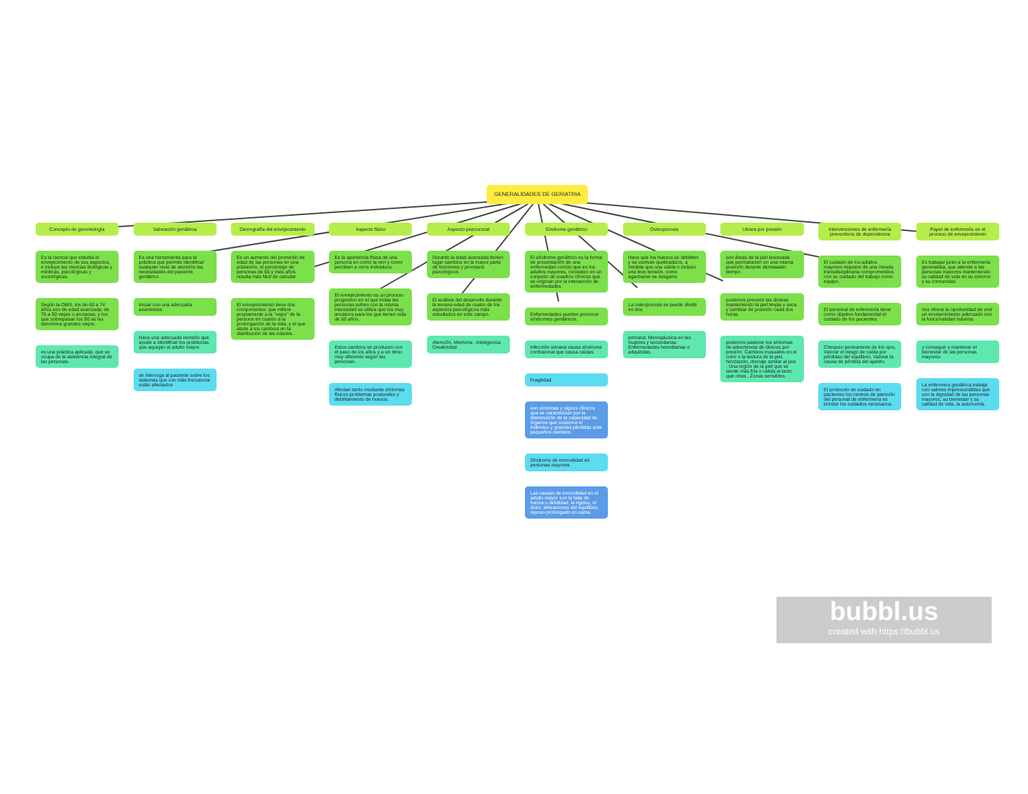GENERALIDADES DE GERIATRIA
Concepto de gerontología
Es la ciencia que estudia el envejecimiento de sus aspectos, e incluye las ciencias biológicas y médicas, psicológicas y sociológicas.
Según la OMS, los de 60 a 74 años son de edad avanzada; de 75 a 90 viejas o ancianas, y los que sobrepasan los 90 se les denomina grandes viejos.
es una práctica aplicada, que se ocupa de la asistencia integral de las personas.
Valoración geriátrica
Es una herramienta para la práctica que permite identificar cualquier nivel de atención las necesidades del paciente geriátrico.
iniciar con una adecuada anamnesis
Hace una adecuada revisión que ayude a identificar los problemas que aquejan al adulto mayor.
se interroga al paciente sobre los sistemas que con más frecuencia están afectados
Demografía del envejecimiento
Es un aumento del promedio de edad de las personas en una población, el porcentaje de personas de 65 y más años resulta más fácil de calcular.
El envejesimiento tiene dos componentes: que refiere propiamente a la "vejez" de la persona en cuanto a la prolongación de la vida, y el que alude a los cambios en la distribución de las edades.
Aspecto físico
Es la apariencia física de una persona en como la ven y como perciben a otros individuos.
El envejecimiento es un proceso progresivo en el que todas las personas sufren con la misma intensidad se utiliza que los muy ancianos para los que tienen más de 80 años.
Estos cambios se producen con el paso de los años y a un ritmo muy diferente según las personas.
Afectan tanto mediante síntomas físicos problemas posturales y debilitamiento de huesos.
Aspecto psicosocial
Durante la edad avanzada tienen lugar cambios en la mayor parte de funciones y procesos psicológicos
El análisis del desarrollo durante la tercera edad de cuatro de los aspectos psicológicos más estudiados en este campo.
Atención, Memoria , Inteligencia Creatividad.
Síndrome geriátrico
El síndrome geriátrico es la forma de presentación de una enfermedad común que en los adultos mayores, consisten en un conjunto de cuadros clínicos que se originan por la interacción de enfermedades.
Enfermedades pueden provocar síndromes geriátricos.
infección urinaria causa síndrome confusional que causa caídas.
Fragilidad
son síntomas y signos clínicos que se caracterizan por la disminución de la capacidad de órganos que ocasiona el individuo y grandes pérdidas ante pequeños cambios
Síndrome de inmovilidad en personas mayores
Las causas de inmovilidad en el adulto mayor son la falta de fuerza o debilidad, la rigidez, el dolor, alteraciones del equilibrio, reposo prolongado en cama.
Osteoporosis
Hace que los huesos se debiliten y se vuelvan quebradizos, a medida que una caída o incluso una leve tensión, como agacharse se desgarre
La osteoporosis se puede dividir en dos
primaria: Menopáusica en las mujeres y secundarias: Enfermedades hereditarias o adquiridas.
Ulcera por presión
son áreas de la piel lesionada que permanecen en una misma posición durante demasiado tiempo.
podemos prevenir las úlceras manteniendo la piel limpia y seca y cambiar de posición cada dos horas.
podemos padecer los síntomas de advertencia de úlceras por presión: Cambios inusuales en el color o la textura de la piel, hinchazón, drenaje similar al pus , Una región de la piel que se siente más fría o cálida al tacto que otras , Zonas sensibles.
Intervenciones de enfermería preventivos de dependencia
El cuidado de los adultos mayores requiere de una mirada transdisciplinaria comprometidos con su cuidado del trabajo como equipo.
El personal de enfermería tiene como objetivo fundamental el cuidado de los pacientes.
Chequeo permanente de los ojos, Valorar el riesgo de caída por pérdidas del equilibrio, Valorar la causa de pérdida del apetito.
El protocolo de cuidado en pacientes los centros de atención del personal de enfermería es brindar los cuidados necesarios.
Papel de enfermería en el proceso de envejecimiento
Es trabajar junto a la enfermería generalista, que atiende a las personas mayores manteniendo su calidad de vida en su entorno y su comunidad.
nos ofrece la oportunidad de vivir un envejecimiento adecuado con la funcionalidad máxima.
y conseguir y mantener el bienestar de las personas mayores.
La enfermera geriátrica trabaja con valores imprescindibles que son la dignidad de las personas mayores, su bienestar y su calidad de vida, la autonomía.
bubbl.us
created with https://bubbl.us